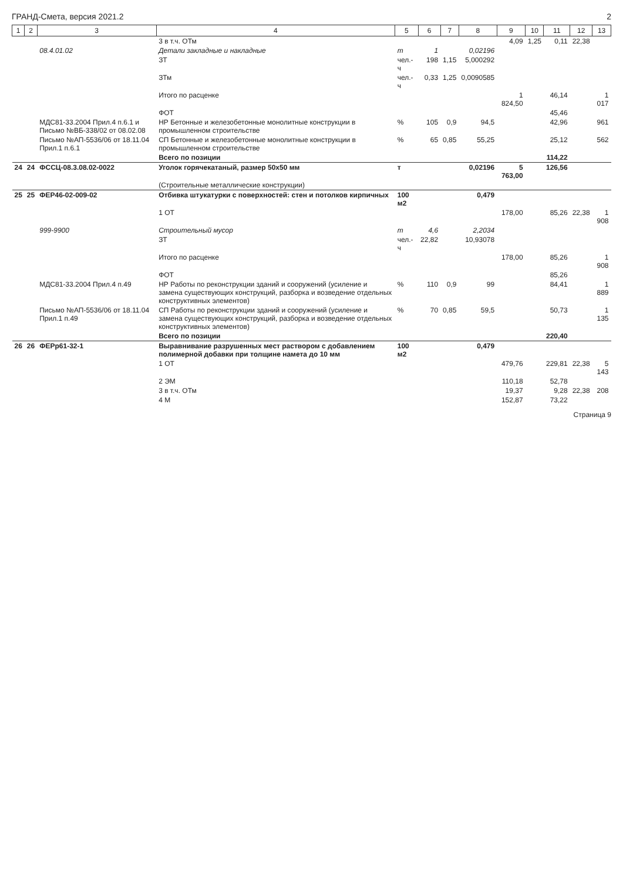ГРАНД-Смета, версия 2021.2 2
| 1 | 2 | 3 | 4 | 5 | 6 | 7 | 8 | 9 | 10 | 11 | 12 | 13 |
| --- | --- | --- | --- | --- | --- | --- | --- | --- | --- | --- | --- | --- |
| | | | 3 в т.ч. ОТм | | | | | 4,09 | 1,25 | 0,11 | 22,38 | |
| | | 08.4.01.02 | Детали закладные и накладные | т | 1 | | 0,02196 | | | | | |
| | | | ЗТ | чел.-ч | 198 | 1,15 | 5,000292 | | | | | |
| | | | ЗТм | чел.-ч | 0,33 | 1,25 | 0,0090585 | | | | | |
| | | | Итого по расценке | | | | | 1 824,50 | | 46,14 | | 1 017 |
| | | | ФОТ | | | | | | | 45,46 | | |
| | | МДС81-33.2004 Прил.4 п.6.1 и Письмо №ВБ-338/02 от 08.02.08 | НР Бетонные и железобетонные монолитные конструкции в промышленном строительстве | % | 105 | 0,9 | 94,5 | | | 42,96 | | 961 |
| | | Письмо №АП-5536/06 от 18.11.04 Прил.1 п.6.1 | СП Бетонные и железобетонные монолитные конструкции в промышленном строительстве | % | 65 | 0,85 | 55,25 | | | 25,12 | | 562 |
| | | | Всего по позиции | | | | | | | 114,22 | | |
| 24 | 24 | ФССЦ-08.3.08.02-0022 | Уголок горячекатаный, размер 50x50 мм | т | | | 0,02196 | 5 763,00 | | 126,56 | | |
| | | | (Строительные металлические конструкции) | | | | | | | | | |
| 25 | 25 | ФЕР46-02-009-02 | Отбивка штукатурки с поверхностей: стен и потолков кирпичных | 100 м2 | | | 0,479 | | | | | |
| | | | 1 ОТ | | | | | 178,00 | | 85,26 | 22,38 | 1 908 |
| | | 999-9900 | Строительный мусор | т | 4,6 | | 2,2034 | | | | | |
| | | | ЗТ | чел.-ч | 22,82 | | 10,93078 | | | | | |
| | | | Итого по расценке | | | | | 178,00 | | 85,26 | | 1 908 |
| | | | ФОТ | | | | | | | 85,26 | | |
| | | МДС81-33.2004 Прил.4 п.49 | НР Работы по реконструкции зданий и сооружений (усиление и замена существующих конструкций, разборка и возведение отдельных конструктивных элементов) | % | 110 | 0,9 | 99 | | | 84,41 | | 1 889 |
| | | Письмо №АП-5536/06 от 18.11.04 Прил.1 п.49 | СП Работы по реконструкции зданий и сооружений (усиление и замена существующих конструкций, разборка и возведение отдельных конструктивных элементов) | % | 70 | 0,85 | 59,5 | | | 50,73 | | 1 135 |
| | | | Всего по позиции | | | | | | | 220,40 | | |
| 26 | 26 | ФЕРр61-32-1 | Выравнивание разрушенных мест раствором с добавлением полимерной добавки при толщине намета до 10 мм | 100 м2 | | | 0,479 | | | | | |
| | | | 1 ОТ | | | | | 479,76 | | 229,81 | 22,38 | 5 143 |
| | | | 2 ЭМ | | | | | 110,18 | | 52,78 | | |
| | | | 3 в т.ч. ОТм | | | | | 19,37 | | 9,28 | 22,38 | 208 |
| | | | 4 М | | | | | 152,87 | | 73,22 | | |
Страница 9